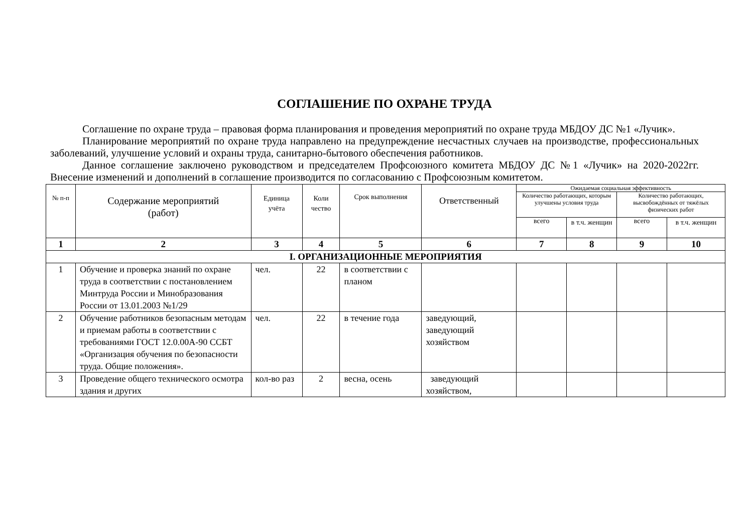СОГЛАШЕНИЕ ПО ОХРАНЕ ТРУДА
Соглашение по охране труда – правовая форма планирования и проведения мероприятий по охране труда МБДОУ ДС №1 «Лучик».
Планирование мероприятий по охране труда направлено на предупреждение несчастных случаев на производстве, профессиональных заболеваний, улучшение условий и охраны труда, санитарно-бытового обеспечения работников.
Данное соглашение заключено руководством и председателем Профсоюзного комитета МБДОУ ДС №1 «Лучик» на 2020-2022гг. Внесение изменений и дополнений в соглашение производится по согласованию с Профсоюзным комитетом.
| № п-п | Содержание мероприятий (работ) | Единица учёта | Коли чество | Срок выполнения | Ответственный | Ожидаемая социальная эффективность | | | |
| --- | --- | --- | --- | --- | --- | --- | --- | --- | --- |
| | | | | | | Количество работающих, которым улучшены условия труда | | Количество работающих, высвобождённых от тяжёлых физических работ | |
| | | | | | | всего | в т.ч. женщин | всего | в т.ч. женщин |
| 1 | 2 | 3 | 4 | 5 | 6 | 7 | 8 | 9 | 10 |
| I. ОРГАНИЗАЦИОННЫЕ МЕРОПРИЯТИЯ | | | | | | | | | |
| 1 | Обучение и проверка знаний по охране труда в соответствии с постановлением Минтруда России и Минобразования России от 13.01.2003 №1/29 | чел. | 22 | в соответствии с планом | | | | | |
| 2 | Обучение работников безопасным методам и приемам работы в соответствии с требованиями ГОСТ 12.0.00А-90 ССБТ «Организация обучения по безопасности труда. Общие положения». | чел. | 22 | в течение года | заведующий, заведующий хозяйством | | | | |
| 3 | Проведение общего технического осмотра здания и других | кол-во раз | 2 | весна, осень | заведующий хозяйством, | | | | |